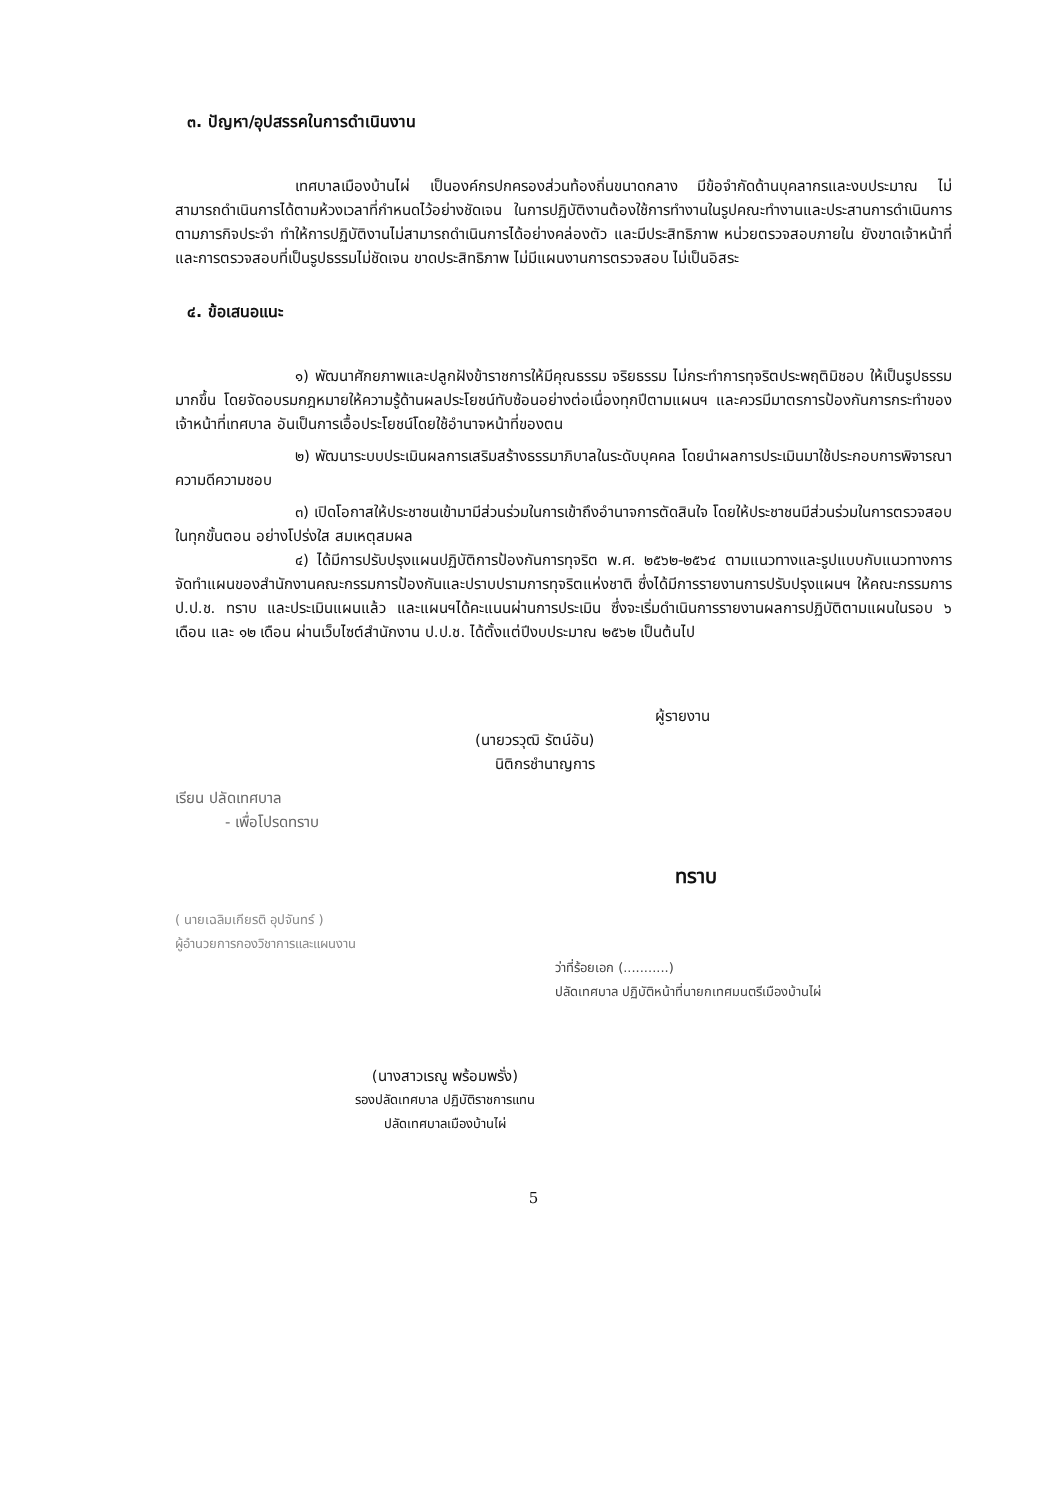๓. ปัญหา/อุปสรรคในการดำเนินงาน
เทศบาลเมืองบ้านไผ่ เป็นองค์กรปกครองส่วนท้องถิ่นขนาดกลาง มีข้อจำกัดด้านบุคลากรและงบประมาณ ไม่สามารถดำเนินการได้ตามห้วงเวลาที่กำหนดไว้อย่างชัดเจน ในการปฏิบัติงานต้องใช้การทำงานในรูปคณะทำงานและประสานการดำเนินการตามภารกิจประจำ ทำให้การปฏิบัติงานไม่สามารถดำเนินการได้อย่างคล่องตัว และมีประสิทธิภาพ หน่วยตรวจสอบภายใน ยังขาดเจ้าหน้าที่ และการตรวจสอบที่เป็นรูปธรรมไม่ชัดเจน ขาดประสิทธิภาพ ไม่มีแผนงานการตรวจสอบ ไม่เป็นอิสระ
๔. ข้อเสนอแนะ
๑) พัฒนาศักยภาพและปลูกฝังข้าราชการให้มีคุณธรรม จริยธรรม ไม่กระทำการทุจริตประพฤติมิชอบ ให้เป็นรูปธรรมมากขึ้น โดยจัดอบรมกฎหมายให้ความรู้ด้านผลประโยชน์ทับซ้อนอย่างต่อเนื่องทุกปีตามแผนฯ และควรมีมาตรการป้องกันการกระทำของเจ้าหน้าที่เทศบาล อันเป็นการเอื้อประโยชน์โดยใช้อำนาจหน้าที่ของตน
๒) พัฒนาระบบประเมินผลการเสริมสร้างธรรมาภิบาลในระดับบุคคล โดยนำผลการประเมินมาใช้ประกอบการพิจารณาความดีความชอบ
๓) เปิดโอกาสให้ประชาชนเข้ามามีส่วนร่วมในการเข้าถึงอำนาจการตัดสินใจ โดยให้ประชาชนมีส่วนร่วมในการตรวจสอบในทุกขั้นตอน อย่างโปร่งใส สมเหตุสมผล
๔) ได้มีการปรับปรุงแผนปฏิบัติการป้องกันการทุจริต พ.ศ. ๒๕๖๒-๒๕๖๔ ตามแนวทางและรูปแบบกับแนวทางการจัดทำแผนของสำนักงานคณะกรรมการป้องกันและปราบปรามการทุจริตแห่งชาติ ซึ่งได้มีการรายงานการปรับปรุงแผนฯ ให้คณะกรรมการ ป.ป.ช. ทราบ และประเมินแผนแล้ว และแผนฯได้คะแนนผ่านการประเมิน ซึ่งจะเริ่มดำเนินการรายงานผลการปฏิบัติตามแผนในรอบ ๖ เดือน และ ๑๒ เดือน ผ่านเว็บไซต์สำนักงาน ป.ป.ช. ได้ตั้งแต่ปีงบประมาณ ๒๕๖๒ เป็นต้นไป
ผู้รายงาน
(นายวรวุฒิ รัตน์อัน)
นิติกรชำนาญการ
เรียน ปลัดเทศบาล
- เพื่อโปรดทราบ
ทราบ
( นายเฉลิมเกียรติ อุปจันทร์ )
ผู้อำนวยการกองวิชาการและแผนงาน
ว่าที่ร้อยเอก (...........)
ปลัดเทศบาล ปฏิบัติหน้าที่นายกเทศมนตรีเมืองบ้านไผ่
(นางสาวเรณู พร้อมพรั่ง)
รองปลัดเทศบาล ปฏิบัติราชการแทน
ปลัดเทศบาลเมืองบ้านไผ่
5